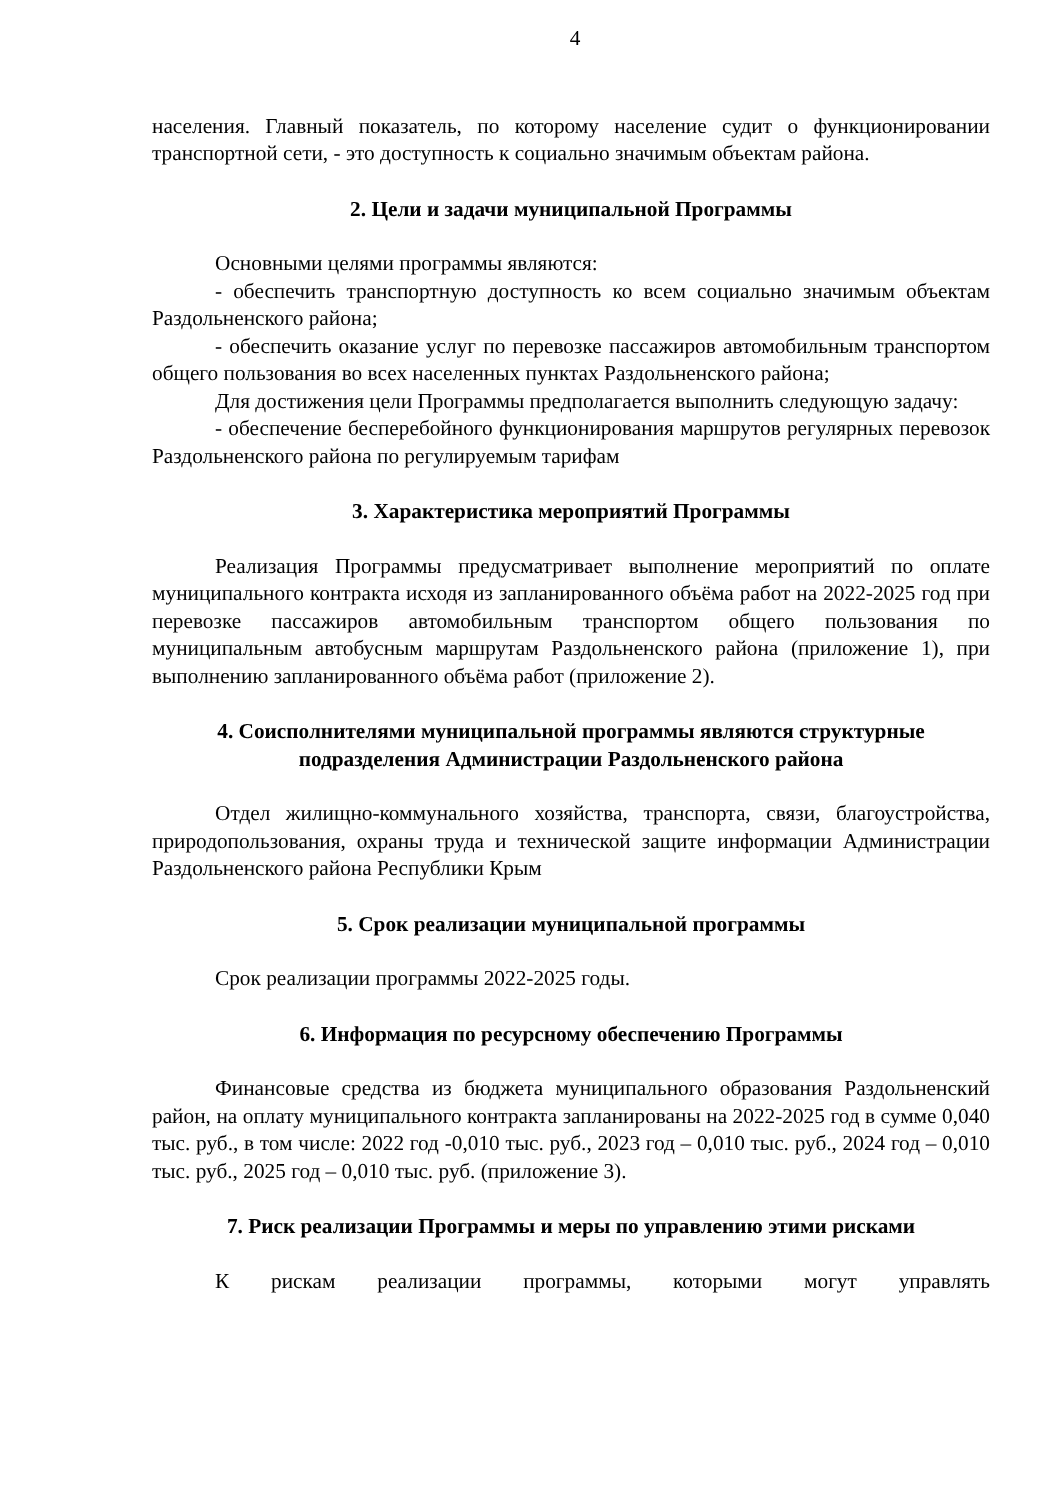4
населения. Главный показатель, по которому население судит о функционировании транспортной сети, - это доступность к социально значимым объектам района.
2. Цели и задачи муниципальной Программы
Основными целями программы являются:
- обеспечить транспортную доступность ко всем социально значимым объектам Раздольненского района;
- обеспечить оказание услуг по перевозке пассажиров автомобильным транспортом общего пользования во всех населенных пунктах Раздольненского района;
Для достижения цели Программы предполагается выполнить следующую задачу:
- обеспечение бесперебойного функционирования маршрутов регулярных перевозок Раздольненского района по регулируемым тарифам
3. Характеристика мероприятий Программы
Реализация Программы предусматривает выполнение мероприятий по оплате муниципального контракта исходя из запланированного объёма работ на 2022-2025 год при перевозке пассажиров автомобильным транспортом общего пользования по муниципальным автобусным маршрутам Раздольненского района (приложение 1), при выполнению запланированного объёма работ (приложение 2).
4. Соисполнителями муниципальной программы являются структурные подразделения Администрации Раздольненского района
Отдел жилищно-коммунального хозяйства, транспорта, связи, благоустройства, природопользования, охраны труда и технической защите информации Администрации Раздольненского района Республики Крым
5. Срок реализации муниципальной программы
Срок реализации программы 2022-2025 годы.
6. Информация по ресурсному обеспечению Программы
Финансовые средства из бюджета муниципального образования Раздольненский район, на оплату муниципального контракта запланированы на 2022-2025 год в сумме 0,040 тыс. руб., в том числе: 2022 год -0,010 тыс. руб., 2023 год – 0,010 тыс. руб., 2024 год – 0,010 тыс. руб., 2025 год – 0,010 тыс. руб. (приложение 3).
7. Риск реализации Программы и меры по управлению этими рисками
К рискам реализации программы, которыми могут управлять